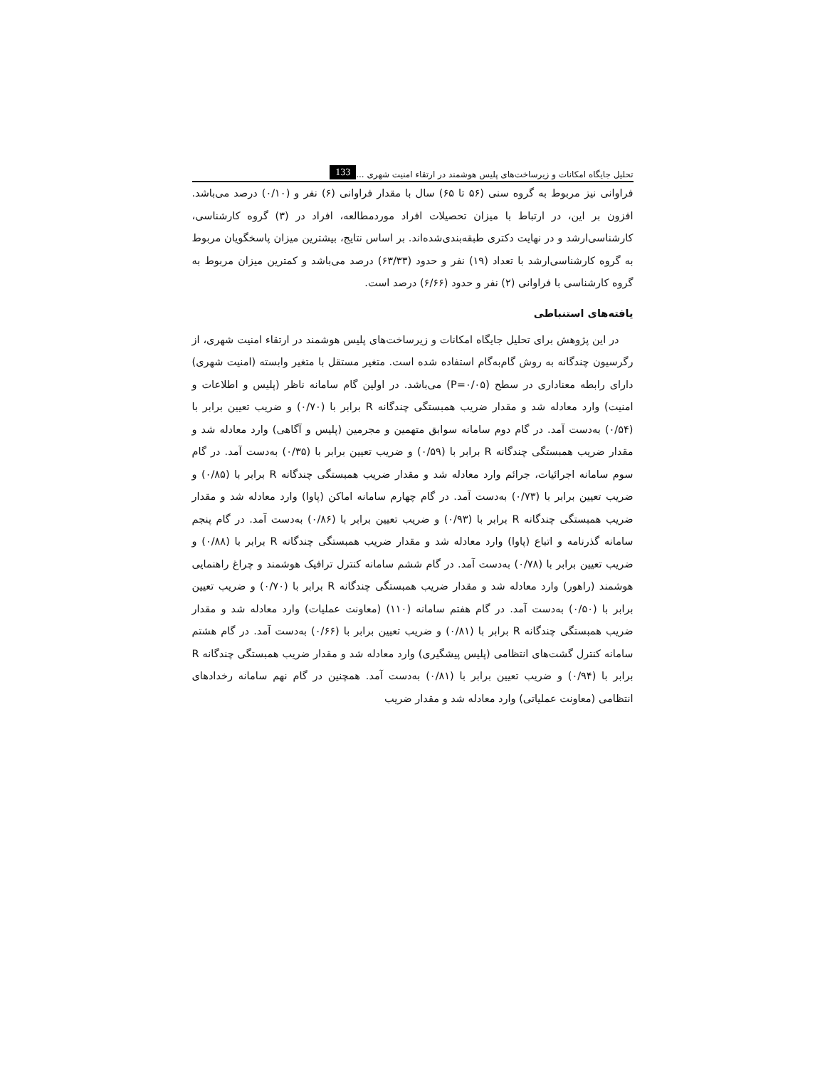تحلیل جایگاه امکانات و زیرساخت‌های پلیس هوشمند در ارتقاء امنیت شهری ... 133
فراوانی نیز مربوط به گروه سنی (۵۶ تا ۶۵) سال با مقدار فراوانی (۶) نفر و (۰/۱۰) درصد می‌باشد. افزون بر این، در ارتباط با میزان تحصیلات افراد موردمطالعه، افراد در (۳) گروه کارشناسی، کارشناسی‌ارشد و در نهایت دکتری طبقه‌بندی‌شده‌اند. بر اساس نتایج، بیشترین میزان پاسخگویان مربوط به گروه کارشناسی‌ارشد با تعداد (۱۹) نفر و حدود (۶۳/۳۳) درصد می‌باشد و کمترین میزان مربوط به گروه کارشناسی با فراوانی (۲) نفر و حدود (۶/۶۶) درصد است.
یافته‌های استنباطی
در این پژوهش برای تحلیل جایگاه امکانات و زیرساخت‌های پلیس هوشمند در ارتقاء امنیت شهری، از رگرسیون چندگانه به روش گام‌به‌گام استفاده شده است. متغیر مستقل با متغیر وابسته (امنیت شهری) دارای رابطه معناداری در سطح (P=۰/۰۵) می‌باشد. در اولین گام سامانه ناظر (پلیس و اطلاعات و امنیت) وارد معادله شد و مقدار ضریب همبستگی چندگانه R برابر با (۰/۷۰) و ضریب تعیین برابر با (۰/۵۴) به‌دست آمد. در گام دوم سامانه سوابق متهمین و مجرمین (پلیس و آگاهی) وارد معادله شد و مقدار ضریب همبستگی چندگانه R برابر با (۰/۵۹) و ضریب تعیین برابر با (۰/۳۵) به‌دست آمد. در گام سوم سامانه اجرائیات، جرائم وارد معادله شد و مقدار ضریب همبستگی چندگانه R برابر با (۰/۸۵) و ضریب تعیین برابر با (۰/۷۳) به‌دست آمد. در گام چهارم سامانه اماکن (پاوا) وارد معادله شد و مقدار ضریب همبستگی چندگانه R برابر با (۰/۹۳) و ضریب تعیین برابر با (۰/۸۶) به‌دست آمد. در گام پنجم سامانه گذرنامه و اتباع (پاوا) وارد معادله شد و مقدار ضریب همبستگی چندگانه R برابر با (۰/۸۸) و ضریب تعیین برابر با (۰/۷۸) به‌دست آمد. در گام ششم سامانه کنترل ترافیک هوشمند و چراغ راهنمایی هوشمند (راهور) وارد معادله شد و مقدار ضریب همبستگی چندگانه R برابر با (۰/۷۰) و ضریب تعیین برابر با (۰/۵۰) به‌دست آمد. در گام هفتم سامانه (۱۱۰) (معاونت عملیات) وارد معادله شد و مقدار ضریب همبستگی چندگانه R برابر با (۰/۸۱) و ضریب تعیین برابر با (۰/۶۶) به‌دست آمد. در گام هشتم سامانه کنترل گشت‌های انتظامی (پلیس پیشگیری) وارد معادله شد و مقدار ضریب همبستگی چندگانه R برابر با (۰/۹۴) و ضریب تعیین برابر با (۰/۸۱) به‌دست آمد. همچنین در گام نهم سامانه رخدادهای انتظامی (معاونت عملیاتی) وارد معادله شد و مقدار ضریب